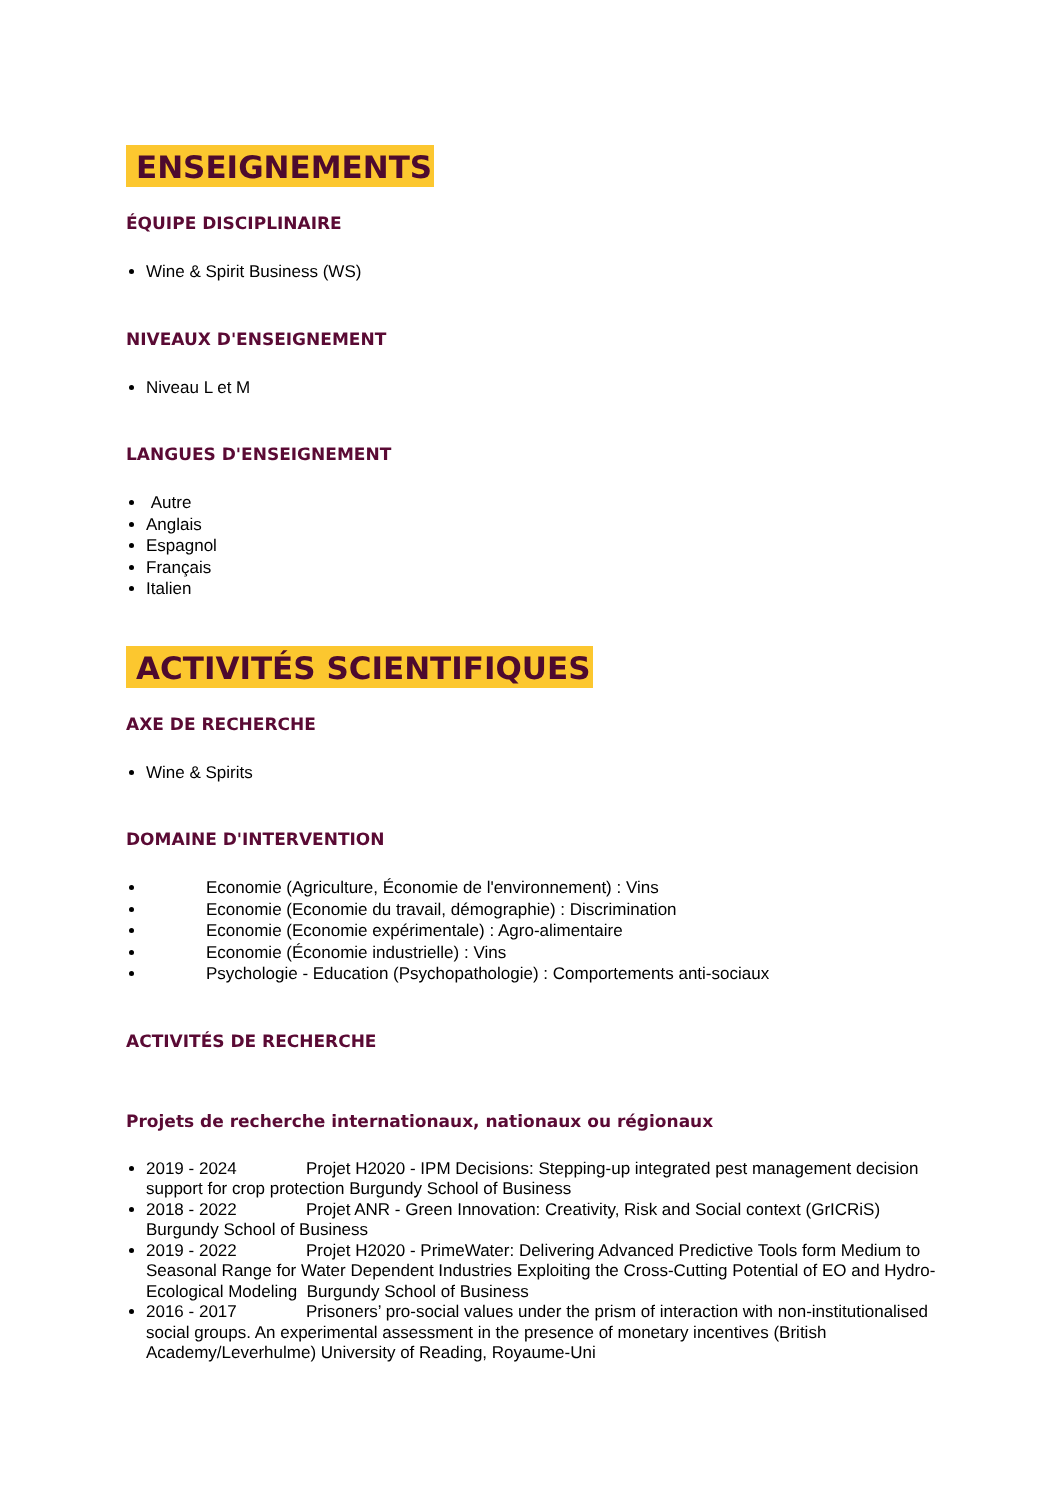ENSEIGNEMENTS
ÉQUIPE DISCIPLINAIRE
Wine & Spirit Business (WS)
NIVEAUX D'ENSEIGNEMENT
Niveau L et M
LANGUES D'ENSEIGNEMENT
Autre
Anglais
Espagnol
Français
Italien
ACTIVITÉS SCIENTIFIQUES
AXE DE RECHERCHE
Wine & Spirits
DOMAINE D'INTERVENTION
Economie (Agriculture, Économie de l'environnement) : Vins
Economie (Economie du travail, démographie) : Discrimination
Economie (Economie expérimentale) : Agro-alimentaire
Economie (Économie industrielle) : Vins
Psychologie - Education (Psychopathologie) : Comportements anti-sociaux
ACTIVITÉS DE RECHERCHE
Projets de recherche internationaux, nationaux ou régionaux
2019 - 2024 Projet H2020 - IPM Decisions: Stepping-up integrated pest management decision support for crop protection Burgundy School of Business
2018 - 2022 Projet ANR - Green Innovation: Creativity, Risk and Social context (GrICRiS) Burgundy School of Business
2019 - 2022 Projet H2020 - PrimeWater: Delivering Advanced Predictive Tools form Medium to Seasonal Range for Water Dependent Industries Exploiting the Cross-Cutting Potential of EO and Hydro-Ecological Modeling Burgundy School of Business
2016 - 2017 Prisoners’ pro-social values under the prism of interaction with non-institutionalised social groups. An experimental assessment in the presence of monetary incentives (British Academy/Leverhulme) University of Reading, Royaume-Uni